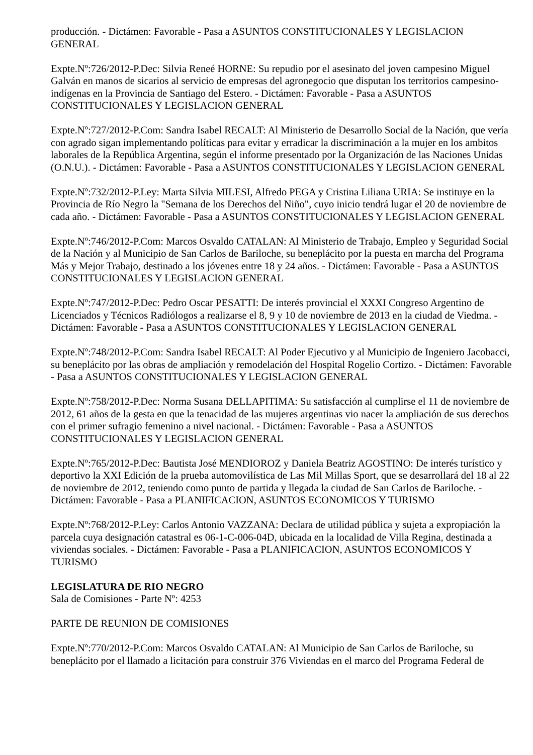producción. - Dictámen: Favorable - Pasa a ASUNTOS CONSTITUCIONALES Y LEGISLACION GENERAL
Expte.Nº:726/2012-P.Dec: Silvia Reneé HORNE: Su repudio por el asesinato del joven campesino Miguel Galván en manos de sicarios al servicio de empresas del agronegocio que disputan los territorios campesino-indígenas en la Provincia de Santiago del Estero. - Dictámen: Favorable - Pasa a ASUNTOS CONSTITUCIONALES Y LEGISLACION GENERAL
Expte.Nº:727/2012-P.Com: Sandra Isabel RECALT: Al Ministerio de Desarrollo Social de la Nación, que vería con agrado sigan implementando políticas para evitar y erradicar la discriminación a la mujer en los ambitos laborales de la República Argentina, según el informe presentado por la Organización de las Naciones Unidas (O.N.U.). - Dictámen: Favorable - Pasa a ASUNTOS CONSTITUCIONALES Y LEGISLACION GENERAL
Expte.Nº:732/2012-P.Ley: Marta Silvia MILESI, Alfredo PEGA y Cristina Liliana URIA: Se instituye en la Provincia de Río Negro la "Semana de los Derechos del Niño", cuyo inicio tendrá lugar el 20 de noviembre de cada año. - Dictámen: Favorable - Pasa a ASUNTOS CONSTITUCIONALES Y LEGISLACION GENERAL
Expte.Nº:746/2012-P.Com: Marcos Osvaldo CATALAN: Al Ministerio de Trabajo, Empleo y Seguridad Social de la Nación y al Municipio de San Carlos de Bariloche, su beneplácito por la puesta en marcha del Programa Más y Mejor Trabajo, destinado a los jóvenes entre 18 y 24 años. - Dictámen: Favorable - Pasa a ASUNTOS CONSTITUCIONALES Y LEGISLACION GENERAL
Expte.Nº:747/2012-P.Dec: Pedro Oscar PESATTI: De interés provincial el XXXI Congreso Argentino de Licenciados y Técnicos Radiólogos a realizarse el 8, 9 y 10 de noviembre de 2013 en la ciudad de Viedma. - Dictámen: Favorable - Pasa a ASUNTOS CONSTITUCIONALES Y LEGISLACION GENERAL
Expte.Nº:748/2012-P.Com: Sandra Isabel RECALT: Al Poder Ejecutivo y al Municipio de Ingeniero Jacobacci, su beneplácito por las obras de ampliación y remodelación del Hospital Rogelio Cortizo. - Dictámen: Favorable - Pasa a ASUNTOS CONSTITUCIONALES Y LEGISLACION GENERAL
Expte.Nº:758/2012-P.Dec: Norma Susana DELLAPITIMA: Su satisfacción al cumplirse el 11 de noviembre de 2012, 61 años de la gesta en que la tenacidad de las mujeres argentinas vio nacer la ampliación de sus derechos con el primer sufragio femenino a nivel nacional. - Dictámen: Favorable - Pasa a ASUNTOS CONSTITUCIONALES Y LEGISLACION GENERAL
Expte.Nº:765/2012-P.Dec: Bautista José MENDIOROZ y Daniela Beatriz AGOSTINO: De interés turístico y deportivo la XXI Edición de la prueba automovilística de Las Mil Millas Sport, que se desarrollará del 18 al 22 de noviembre de 2012, teniendo como punto de partida y llegada la ciudad de San Carlos de Bariloche. - Dictámen: Favorable - Pasa a PLANIFICACION, ASUNTOS ECONOMICOS Y TURISMO
Expte.Nº:768/2012-P.Ley: Carlos Antonio VAZZANA: Declara de utilidad pública y sujeta a expropiación la parcela cuya designación catastral es 06-1-C-006-04D, ubicada en la localidad de Villa Regina, destinada a viviendas sociales. - Dictámen: Favorable - Pasa a PLANIFICACION, ASUNTOS ECONOMICOS Y TURISMO
LEGISLATURA DE RIO NEGRO
Sala de Comisiones - Parte Nº: 4253
PARTE DE REUNION DE COMISIONES
Expte.Nº:770/2012-P.Com: Marcos Osvaldo CATALAN: Al Municipio de San Carlos de Bariloche, su beneplácito por el llamado a licitación para construir 376 Viviendas en el marco del Programa Federal de